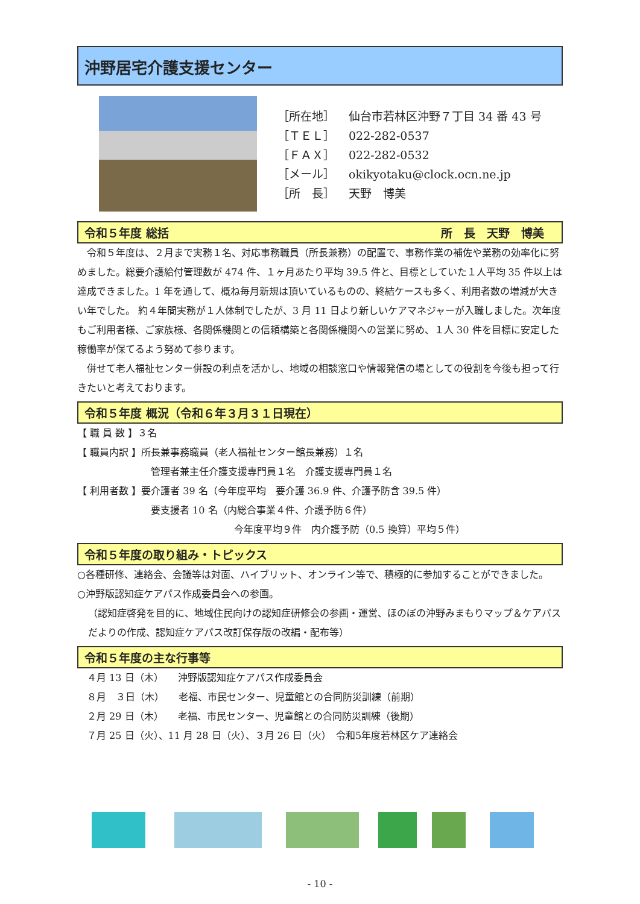沖野居宅介護支援センター
［所在地］ 仙台市若林区沖野７丁目 34 番 43 号
［ＴＥＬ］ 022-282-0537
［ＦＡＸ］ 022-282-0532
［メール］ okikyotaku@clock.ocn.ne.jp
［所　長］ 天野　博美
令和５年度 総括 所　長　天野　博美　
　令和５年度は、２月まで実務１名、対応事務職員（所長兼務）の配置で、事務作業の補佐や業務の効率化に努めました。総要介護給付管理数が 474 件、１ヶ月あたり平均 39.5 件と、目標としていた１人平均 35 件以上は達成できました。1 年を通して、概ね毎月新規は頂いているものの、終結ケースも多く、利用者数の増減が大きい年でした。 約４年間実務が１人体制でしたが、3 月 11 日より新しいケアマネジャーが入職しました。次年度もご利用者様、ご家族様、各関係機関との信頼構築と各関係機関への営業に努め、１人 30 件を目標に安定した稼働率が保てるよう努めて参ります。
　併せて老人福祉センター併設の利点を活かし、地域の相談窓口や情報発信の場としての役割を今後も担って行きたいと考えております。
令和５年度 概況（令和６年３月３１日現在）
【 職 員 数 】３名
【 職員内訳 】所長兼事務職員（老人福祉センター館長兼務）１名
管理者兼主任介護支援専門員１名　介護支援専門員１名
【 利用者数 】要介護者 39 名（今年度平均　要介護 36.9 件、介護予防含 39.5 件）
要支援者 10 名（内総合事業４件、介護予防６件）
今年度平均９件　内介護予防（0.5 換算）平均５件）
令和５年度の取り組み・トピックス
○各種研修、連絡会、会議等は対面、ハイブリット、オンライン等で、積極的に参加することができました。
○沖野版認知症ケアパス作成委員会への参画。
（認知症啓発を目的に、地域住民向けの認知症研修会の参画・運営、ほのぼの沖野みまもりマップ＆ケアパスだよりの作成、認知症ケアパス改訂保存版の改編・配布等）
令和５年度の主な行事等
　４月 13 日（木）　　沖野版認知症ケアパス作成委員会
　８月　３日（木）　　老福、市民センター、児童館との合同防災訓練（前期）
　２月 29 日（木）　　老福、市民センター、児童館との合同防災訓練（後期）
　７月 25 日（火）、11 月 28 日（火）、３月 26 日（火）　令和5年度若林区ケア連絡会
- 10 -